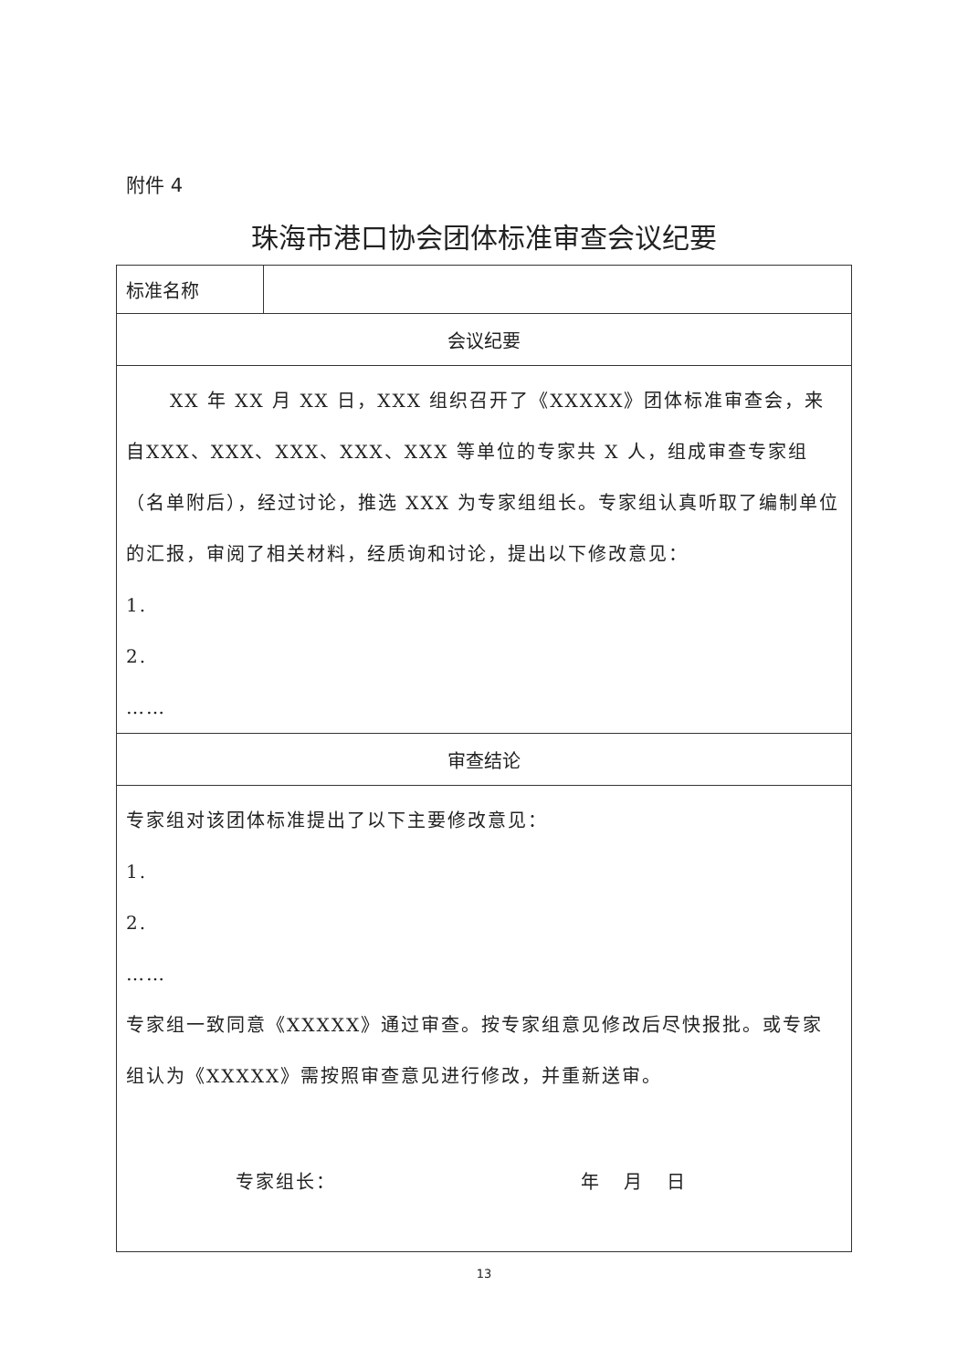附件 4
珠海市港口协会团体标准审查会议纪要
| 标准名称 | |
| 会议纪要 | |
| XX 年 XX 月 XX 日，XXX 组织召开了《XXXXX》团体标准审查会，来自XXX、XXX、XXX、XXX、XXX 等单位的专家共 X 人，组成审查专家组（名单附后），经过讨论，推选 XXX 为专家组组长。专家组认真听取了编制单位的汇报，审阅了相关材料，经质询和讨论，提出以下修改意见： 1. 2. …… | |
| 审查结论 | |
| 专家组对该团体标准提出了以下主要修改意见： 1. 2. …… 专家组一致同意《XXXXX》通过审查。按专家组意见修改后尽快报批。或专家组认为《XXXXX》需按照审查意见进行修改，并重新送审。 专家组长： 年 月 日 | |
13